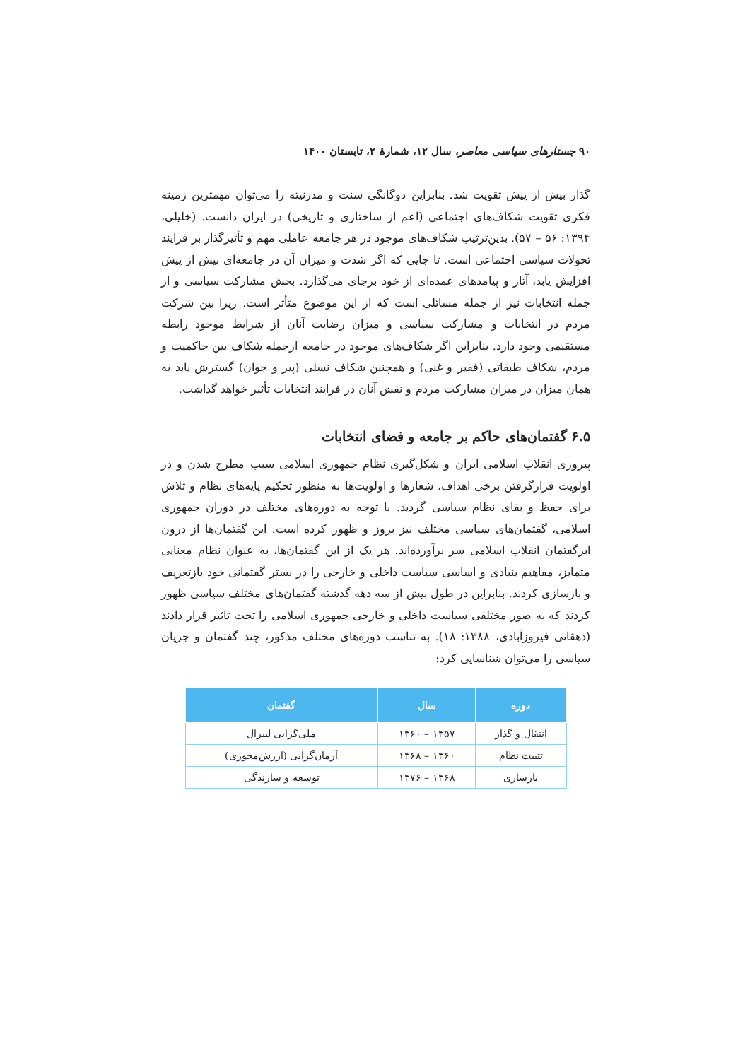۹۰ جستارهای سیاسی معاصر، سال ۱۲، شمارهٔ ۲، تابستان ۱۴۰۰
گذار بیش از پیش تقویت شد. بنابراین دوگانگی سنت و مدرنیته را می‌توان مهمترین زمینه فکری تقویت شکاف‌های اجتماعی (اعم از ساختاری و تاریخی) در ایران دانست. (خلیلی، ۱۳۹۴: ۵۶ – ۵۷). بدین‌ترتیب شکاف‌های موجود در هر جامعه عاملی مهم و تأثیرگذار بر فرایند تحولات سیاسی اجتماعی است. تا جایی که اگر شدت و میزان آن در جامعه‌ای بیش از پیش افزایش یابد، آثار و پیامدهای عمده‌ای از خود برجای می‌گذارد. بحش مشارکت سیاسی و از جمله انتخابات نیز از جمله مسائلی است که از این موضوع متأثر است. زیرا بین شرکت مردم در انتخابات و مشارکت سیاسی و میزان رضایت آنان از شرایط موجود رابطه مستقیمی وجود دارد. بنابراین اگر شکاف‌های موجود در جامعه ازجمله شکاف بین حاکمیت و مردم، شکاف طبقاتی (فقیر و غنی) و همچنین شکاف نسلی (پیر و جوان) گسترش یابد به همان میزان در میزان مشارکت مردم و نقش آنان در فرایند انتخابات تأثیر خواهد گذاشت.
۶.۵ گفتمان‌های حاکم بر جامعه و فضای انتخابات
پیروزی انقلاب اسلامی ایران و شکل‌گیری نظام جمهوری اسلامی سبب مطرح شدن و در اولویت قرارگرفتن برخی اهداف، شعارها و اولویت‌ها به منظور تحکیم پایه‌های نظام و تلاش برای حفظ و بقای نظام سیاسی گردید. با توجه به دوره‌های مختلف در دوران جمهوری اسلامی، گفتمان‌های سیاسی مختلف نیز بروز و ظهور کرده است. این گفتمان‌ها از درون ابرگفتمان انقلاب اسلامی سر برآورده‌اند. هر یک از این گفتمان‌ها، به عنوان نظام معنایی متمایز، مفاهیم بنیادی و اساسی سیاست داخلی و خارجی را در بستر گفتمانی خود بازتعریف و بازسازی کردند. بنابراین در طول بیش از سه دهه گذشته گفتمان‌های مختلف سیاسی ظهور کردند که به صور مختلفی سیاست داخلی و خارجی جمهوری اسلامی را تحت تاثیر قرار دادند (دهقانی فیروزآبادی، ۱۳۸۸: ۱۸). به تناسب دوره‌های مختلف مذکور، چند گفتمان و جریان سیاسی را می‌توان شناسایی کرد:
| دوره | سال | گفتمان |
| --- | --- | --- |
| انتقال و گذار | ۱۳۵۷ – ۱۳۶۰ | ملی‌گرایی لیبرال |
| تثبیت نظام | ۱۳۶۰ – ۱۳۶۸ | آرمان‌گرایی (ارزش‌محوری) |
| بازسازی | ۱۳۶۸ – ۱۳۷۶ | توسعه و سازندگی |